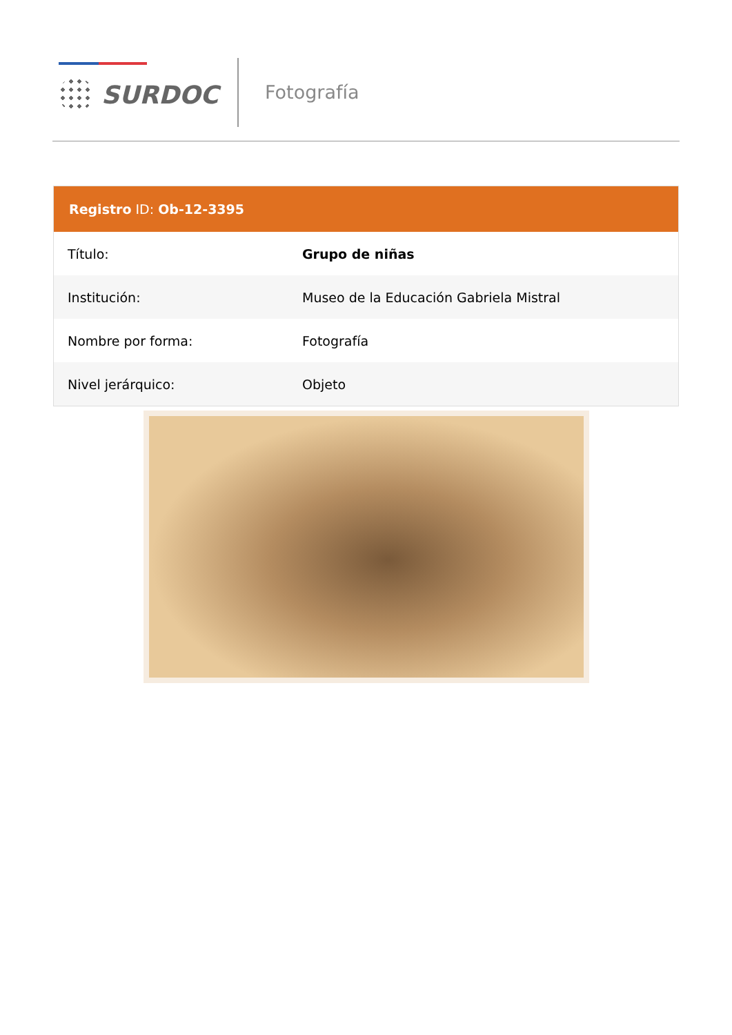SURDOC Fotografía
Registro ID: Ob-12-3395
| Título: | Grupo de niñas |
| Institución: | Museo de la Educación Gabriela Mistral |
| Nombre por forma: | Fotografía |
| Nivel jerárquico: | Objeto |